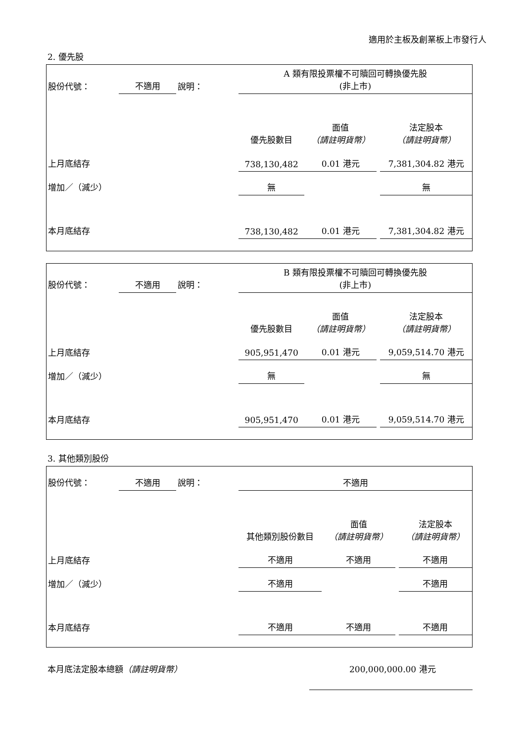適用於主板及創業板上市發行人
2. 優先股
| 股份代號： | 不適用 | 說明： | A 類有限投票權不可贖回可轉換優先股 (非上市) | | | |
| | | | 優先股數目 | 面值 （請註明貨幣） | | 法定股本 （請註明貨幣） |
| 上月底結存 | | | 738,130,482 | 0.01 港元 | | 7,381,304.82 港元 |
| 增加／（減少） | | | 無 | | | 無 |
| 本月底結存 | | | 738,130,482 | 0.01 港元 | | 7,381,304.82 港元 |
| 股份代號： | 不適用 | 說明： | B 類有限投票權不可贖回可轉換優先股 (非上市) | | | |
| | | | 優先股數目 | 面值 （請註明貨幣） | | 法定股本 （請註明貨幣） |
| 上月底結存 | | | 905,951,470 | 0.01 港元 | | 9,059,514.70 港元 |
| 增加／（減少） | | | 無 | | | 無 |
| 本月底結存 | | | 905,951,470 | 0.01 港元 | | 9,059,514.70 港元 |
3. 其他類別股份
| 股份代號： | 不適用 | 說明： | 不適用 | | | |
| | | | 其他類別股份數目 | 面值 （請註明貨幣） | | 法定股本 （請註明貨幣） |
| 上月底結存 | | | 不適用 | 不適用 | | 不適用 |
| 增加／（減少） | | | 不適用 | | | 不適用 |
| 本月底結存 | | | 不適用 | 不適用 | | 不適用 |
本月底法定股本總額（請註明貨幣） 200,000,000.00 港元